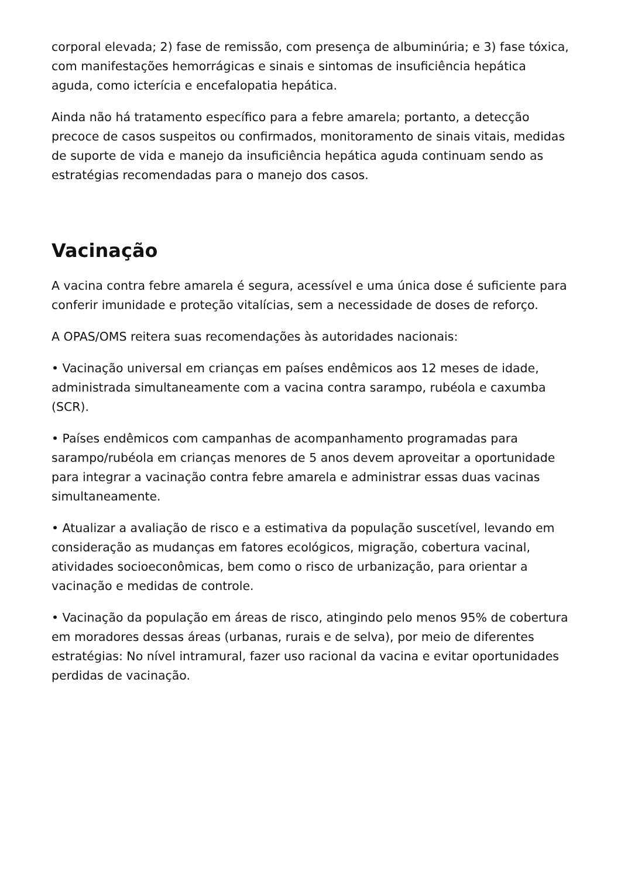corporal elevada; 2) fase de remissão, com presença de albuminúria; e 3) fase tóxica, com manifestações hemorrágicas e sinais e sintomas de insuficiência hepática aguda, como icterícia e encefalopatia hepática.
Ainda não há tratamento específico para a febre amarela; portanto, a detecção precoce de casos suspeitos ou confirmados, monitoramento de sinais vitais, medidas de suporte de vida e manejo da insuficiência hepática aguda continuam sendo as estratégias recomendadas para o manejo dos casos.
Vacinação
A vacina contra febre amarela é segura, acessível e uma única dose é suficiente para conferir imunidade e proteção vitalícias, sem a necessidade de doses de reforço.
A OPAS/OMS reitera suas recomendações às autoridades nacionais:
• Vacinação universal em crianças em países endêmicos aos 12 meses de idade, administrada simultaneamente com a vacina contra sarampo, rubéola e caxumba (SCR).
• Países endêmicos com campanhas de acompanhamento programadas para sarampo/rubéola em crianças menores de 5 anos devem aproveitar a oportunidade para integrar a vacinação contra febre amarela e administrar essas duas vacinas simultaneamente.
• Atualizar a avaliação de risco e a estimativa da população suscetível, levando em consideração as mudanças em fatores ecológicos, migração, cobertura vacinal, atividades socioeconômicas, bem como o risco de urbanização, para orientar a vacinação e medidas de controle.
• Vacinação da população em áreas de risco, atingindo pelo menos 95% de cobertura em moradores dessas áreas (urbanas, rurais e de selva), por meio de diferentes estratégias: No nível intramural, fazer uso racional da vacina e evitar oportunidades perdidas de vacinação.